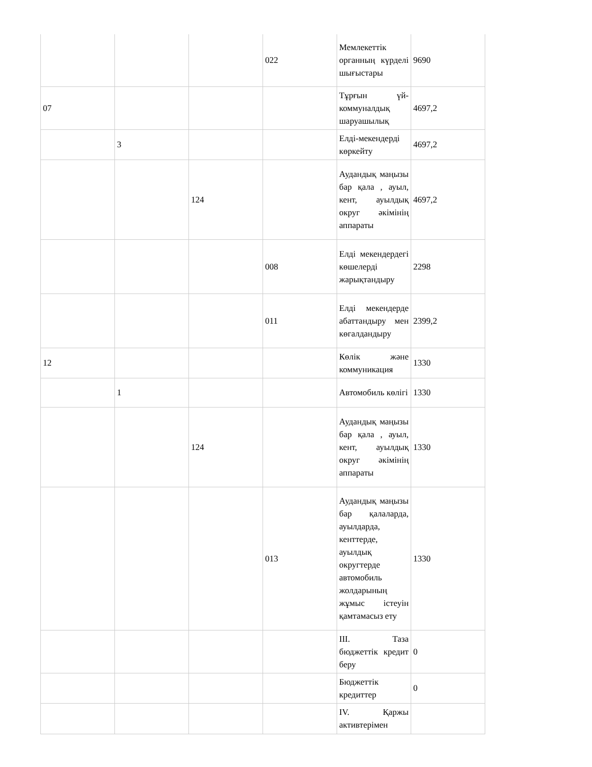| | | | 022 | Мемлекеттік органның күрделі шығыстары | 9690 |
| 07 | | | | Тұрғын үй-коммуналдық шаруашылық | 4697,2 |
| | 3 | | | Елді-мекендерді көркейту | 4697,2 |
| | | 124 | | Аудандық маңызы бар қала , ауыл, кент, ауылдық округ әкімінің аппараты | 4697,2 |
| | | | 008 | Елді мекендердегі көшелерді жарықтандыру | 2298 |
| | | | 011 | Елді мекендерде абаттандыру мен көгалдандыру | 2399,2 |
| 12 | | | | Көлік және коммуникация | 1330 |
| | 1 | | | Автомобиль көлігі | 1330 |
| | | 124 | | Аудандық маңызы бар қала , ауыл, кент, ауылдық округ әкімінің аппараты | 1330 |
| | | | 013 | Аудандық маңызы бар қалаларда, ауылдарда, кенттерде, ауылдық округтерде автомобиль жолдарының жұмыс істеуін қамтамасыз ету | 1330 |
| | | | | III. Таза бюджеттік кредит беру | 0 |
| | | | | Бюджеттік кредиттер | 0 |
| | | | | IV. Қаржы активтерімен | |